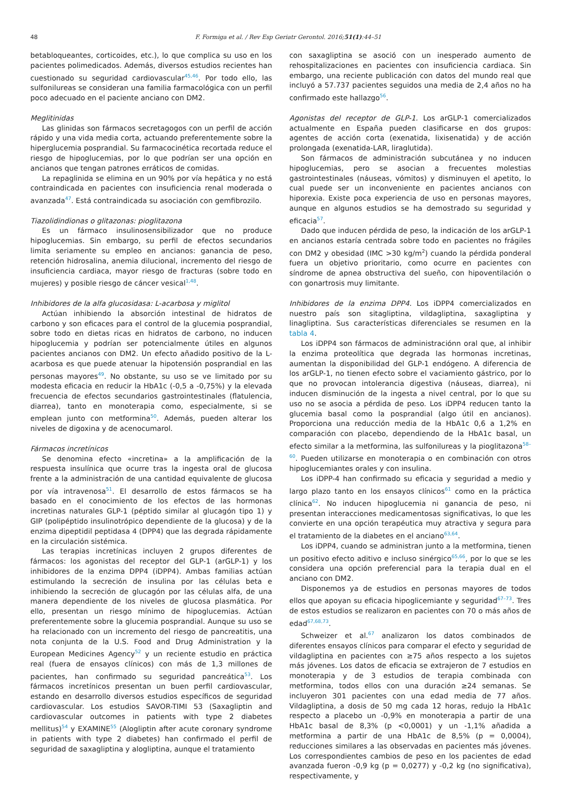48
F. Formiga et al. / Rev Esp Geriatr Gerontol. 2016;51(1):44–51
betabloqueantes, corticoides, etc.), lo que complica su uso en los pacientes polimedicados. Además, diversos estudios recientes han cuestionado su seguridad cardiovascular<sup>45,46</sup>. Por todo ello, las sulfonilureas se consideran una familia farmacológica con un perfil poco adecuado en el paciente anciano con DM2.
Meglitinidas
Las glinidas son fármacos secretagogos con un perfil de acción rápido y una vida media corta, actuando preferentemente sobre la hiperglucemia posprandial. Su farmacocinética recortada reduce el riesgo de hipoglucemias, por lo que podrían ser una opción en ancianos que tengan patrones erráticos de comidas.
La repaglinida se elimina en un 90% por vía hepática y no está contraindicada en pacientes con insuficiencia renal moderada o avanzada<sup>47</sup>. Está contraindicada su asociación con gemfibrozilo.
Tiazolidindionas o glitazonas: pioglitazona
Es un fármaco insulinosensibilizador que no produce hipoglucemias. Sin embargo, su perfil de efectos secundarios limita seriamente su empleo en ancianos: ganancia de peso, retención hidrosalina, anemia dilucional, incremento del riesgo de insuficiencia cardiaca, mayor riesgo de fracturas (sobre todo en mujeres) y posible riesgo de cáncer vesical<sup>1,48</sup>.
Inhibidores de la alfa glucosidasa: L-acarbosa y miglitol
Actúan inhibiendo la absorción intestinal de hidratos de carbono y son eficaces para el control de la glucemia posprandial, sobre todo en dietas ricas en hidratos de carbono, no inducen hipoglucemia y podrían ser potencialmente útiles en algunos pacientes ancianos con DM2. Un efecto añadido positivo de la L-acarbosa es que puede atenuar la hipotensión posprandial en las personas mayores<sup>49</sup>. No obstante, su uso se ve limitado por su modesta eficacia en reducir la HbA1c (-0,5 a -0,75%) y la elevada frecuencia de efectos secundarios gastrointestinales (flatulencia, diarrea), tanto en monoterapia como, especialmente, si se emplean junto con metformina<sup>50</sup>. Además, pueden alterar los niveles de digoxina y de acenocumarol.
Fármacos incretínicos
Se denomina efecto «incretina» a la amplificación de la respuesta insulínica que ocurre tras la ingesta oral de glucosa frente a la administración de una cantidad equivalente de glucosa por vía intravenosa<sup>51</sup>. El desarrollo de estos fármacos se ha basado en el conocimiento de los efectos de las hormonas incretinas naturales GLP-1 (péptido similar al glucagón tipo 1) y GIP (polipéptido insulinotrópico dependiente de la glucosa) y de la enzima dipeptidil peptidasa 4 (DPP4) que las degrada rápidamente en la circulación sistémica.
Las terapias incretínicas incluyen 2 grupos diferentes de fármacos: los agonistas del receptor del GLP-1 (arGLP-1) y los inhibidores de la enzima DPP4 (iDPP4). Ambas familias actúan estimulando la secreción de insulina por las células beta e inhibiendo la secreción de glucagón por las células alfa, de una manera dependiente de los niveles de glucosa plasmática. Por ello, presentan un riesgo mínimo de hipoglucemias. Actúan preferentemente sobre la glucemia posprandial. Aunque su uso se ha relacionado con un incremento del riesgo de pancreatitis, una nota conjunta de la U.S. Food and Drug Administration y la European Medicines Agency<sup>52</sup> y un reciente estudio en práctica real (fuera de ensayos clínicos) con más de 1,3 millones de pacientes, han confirmado su seguridad pancreática<sup>53</sup>. Los fármacos incretínicos presentan un buen perfil cardiovascular, estando en desarrollo diversos estudios específicos de seguridad cardiovascular. Los estudios SAVOR-TIMI 53 (Saxagliptin and cardiovascular outcomes in patients with type 2 diabetes mellitus)<sup>54</sup> y EXAMINE<sup>55</sup> (Alogliptin after acute coronary syndrome in patients with type 2 diabetes) han confirmado el perfil de seguridad de saxagliptina y alogliptina, aunque el tratamiento
con saxagliptina se asoció con un inesperado aumento de rehospitalizaciones en pacientes con insuficiencia cardiaca. Sin embargo, una reciente publicación con datos del mundo real que incluyó a 57.737 pacientes seguidos una media de 2,4 años no ha confirmado este hallazgo<sup>56</sup>.
Agonistas del receptor de GLP-1. Los arGLP-1 comercializados actualmente en España pueden clasificarse en dos grupos: agentes de acción corta (exenatida, lixisenatida) y de acción prolongada (exenatida-LAR, liraglutida).
Son fármacos de administración subcutánea y no inducen hipoglucemias, pero se asocian a frecuentes molestias gastrointestinales (náuseas, vómitos) y disminuyen el apetito, lo cual puede ser un inconveniente en pacientes ancianos con hiporexia. Existe poca experiencia de uso en personas mayores, aunque en algunos estudios se ha demostrado su seguridad y eficacia<sup>57</sup>.
Dado que inducen pérdida de peso, la indicación de los arGLP-1 en ancianos estaría centrada sobre todo en pacientes no frágiles con DM2 y obesidad (IMC >30 kg/m<sup>2</sup>) cuando la pérdida ponderal fuera un objetivo prioritario, como ocurre en pacientes con síndrome de apnea obstructiva del sueño, con hipoventilación o con gonartrosis muy limitante.
Inhibidores de la enzima DPP4. Los iDPP4 comercializados en nuestro país son sitagliptina, vildagliptina, saxagliptina y linagliptina. Sus características diferenciales se resumen en la tabla 4.
Los iDPP4 son fármacos de administraciónn oral que, al inhibir la enzima proteolítica que degrada las hormonas incretinas, aumentan la disponibilidad del GLP-1 endógeno. A diferencia de los arGLP-1, no tienen efecto sobre el vaciamiento gástrico, por lo que no provocan intolerancia digestiva (náuseas, diarrea), ni inducen disminución de la ingesta a nivel central, por lo que su uso no se asocia a pérdida de peso. Los iDPP4 reducen tanto la glucemia basal como la posprandial (algo útil en ancianos). Proporciona una reducción media de la HbA1c 0,6 a 1,2% en comparación con placebo, dependiendo de la HbA1c basal, un efecto similar a la metformina, las sulfonilureas y la pioglitazona<sup>58–60</sup>. Pueden utilizarse en monoterapia o en combinación con otros hipoglucemiantes orales y con insulina.
Los iDPP-4 han confirmado su eficacia y seguridad a medio y largo plazo tanto en los ensayos clínicos<sup>61</sup> como en la práctica clínica<sup>62</sup>. No inducen hipoglucemia ni ganancia de peso, ni presentan interacciones medicamentosas significativas, lo que les convierte en una opción terapéutica muy atractiva y segura para el tratamiento de la diabetes en el anciano<sup>63,64</sup>.
Los iDPP4, cuando se administran junto a la metformina, tienen un positivo efecto aditivo e incluso sinérgico<sup>65,66</sup>, por lo que se les considera una opción preferencial para la terapia dual en el anciano con DM2.
Disponemos ya de estudios en personas mayores de todos ellos que apoyan su eficacia hipoglicemiante y seguridad<sup>67–73</sup>. Tres de estos estudios se realizaron en pacientes con 70 o más años de edad<sup>67,68,73</sup>.
Schweizer et al.<sup>67</sup> analizaron los datos combinados de diferentes ensayos clínicos para comparar el efecto y seguridad de vildagliptina en pacientes con ≥75 años respecto a los sujetos más jóvenes. Los datos de eficacia se extrajeron de 7 estudios en monoterapia y de 3 estudios de terapia combinada con metformina, todos ellos con una duración ≥24 semanas. Se incluyeron 301 pacientes con una edad media de 77 años. Vildagliptina, a dosis de 50 mg cada 12 horas, redujo la HbA1c respecto a placebo un -0,9% en monoterapia a partir de una HbA1c basal de 8,3% (p <0,0001) y un -1,1% añadida a metformina a partir de una HbA1c de 8,5% (p = 0,0004), reducciones similares a las observadas en pacientes más jóvenes. Los correspondientes cambios de peso en los pacientes de edad avanzada fueron -0,9 kg (p = 0,0277) y -0,2 kg (no significativa), respectivamente, y